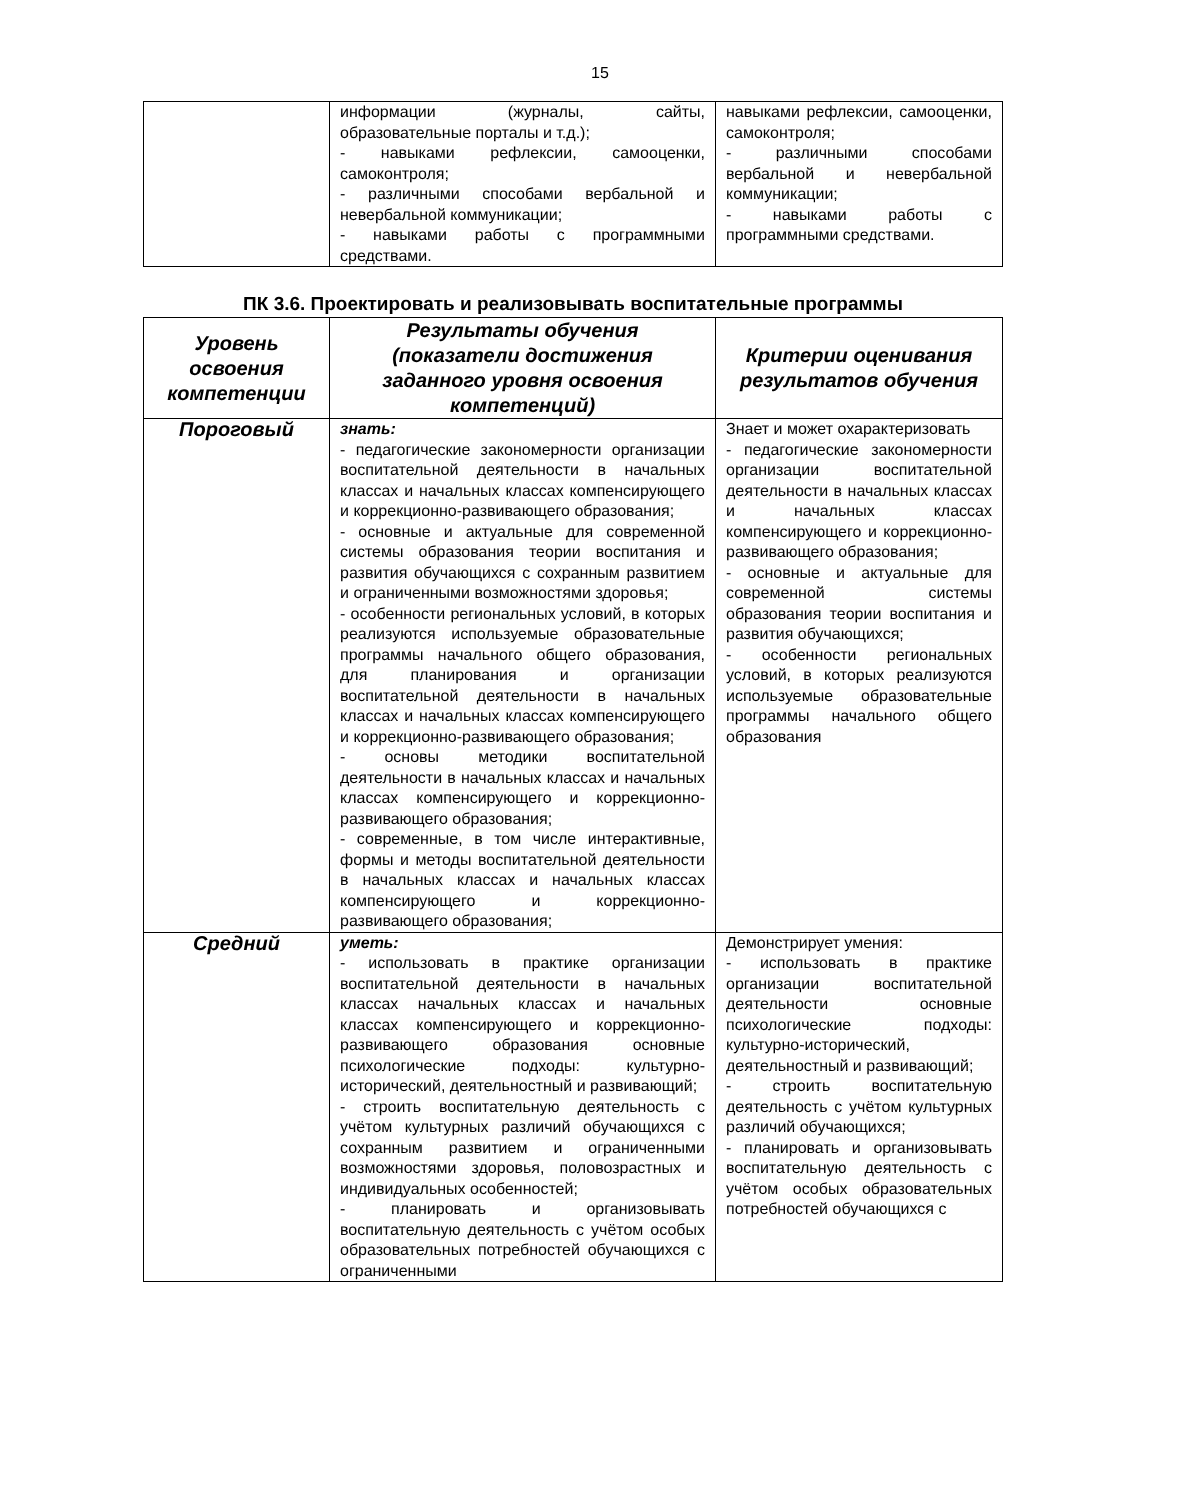15
| | информации (журналы, сайты, образовательные порталы и т.д.); - навыками рефлексии, самооценки, самоконтроля; - различными способами вербальной и невербальной коммуникации; - навыками работы с программными средствами. | навыками рефлексии, самооценки, самоконтроля; - различными способами вербальной и невербальной коммуникации; - навыками работы с программными средствами. |
ПК 3.6. Проектировать и реализовывать воспитательные программы
| Уровень освоения компетенции | Результаты обучения (показатели достижения заданного уровня освоения компетенций) | Критерии оценивания результатов обучения |
| --- | --- | --- |
| Пороговый | знать: - педагогические закономерности организации воспитательной деятельности в начальных классах и начальных классах компенсирующего и коррекционно-развивающего образования; - основные и актуальные для современной системы образования теории воспитания и развития обучающихся с сохранным развитием и ограниченными возможностями здоровья; - особенности региональных условий, в которых реализуются используемые образовательные программы начального общего образования, для планирования и организации воспитательной деятельности в начальных классах и начальных классах компенсирующего и коррекционно-развивающего образования; - основы методики воспитательной деятельности в начальных классах и начальных классах компенсирующего и коррекционно-развивающего образования; - современные, в том числе интерактивные, формы и методы воспитательной деятельности в начальных классах и начальных классах компенсирующего и коррекционно-развивающего образования; | Знает и может охарактеризовать - педагогические закономерности организации воспитательной деятельности в начальных классах и начальных классах компенсирующего и коррекционно-развивающего образования; - основные и актуальные для современной системы образования теории воспитания и развития обучающихся; - особенности региональных условий, в которых реализуются используемые образовательные программы начального общего образования |
| Средний | уметь: - использовать в практике организации воспитательной деятельности в начальных классах начальных классах и начальных классах компенсирующего и коррекционно-развивающего образования основные психологические подходы: культурно-исторический, деятельностный и развивающий; - строить воспитательную деятельность с учётом культурных различий обучающихся с сохранным развитием и ограниченными возможностями здоровья, половозрастных и индивидуальных особенностей; - планировать и организовывать воспитательную деятельность с учётом особых образовательных потребностей обучающихся с ограниченными | Демонстрирует умения: - использовать в практике организации воспитательной деятельности основные психологические подходы: культурно-исторический, деятельностный и развивающий; - строить воспитательную деятельность с учётом культурных различий обучающихся; - планировать и организовывать воспитательную деятельность с учётом особых образовательных потребностей обучающихся с |